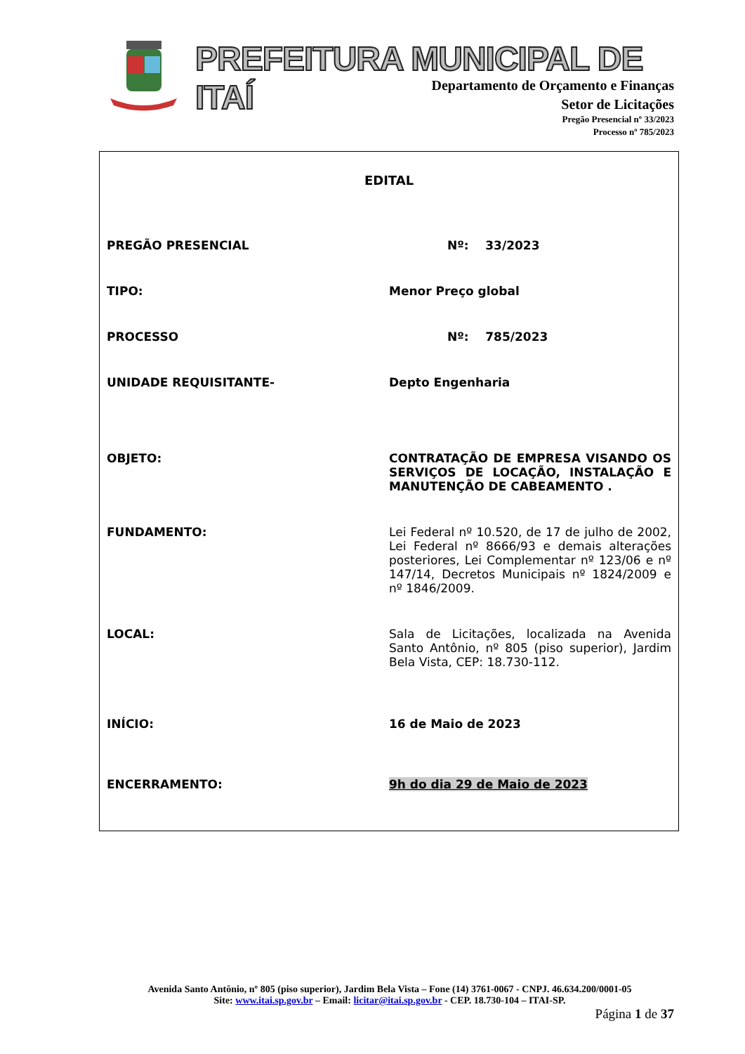PREFEITURA MUNICIPAL DE ITAÍ
Departamento de Orçamento e Finanças
Setor de Licitações
Pregão Presencial nº 33/2023
Processo nº 785/2023
EDITAL
PREGÃO PRESENCIAL Nº: 33/2023
TIPO: Menor Preço global
PROCESSO Nº: 785/2023
UNIDADE REQUISITANTE- Depto Engenharia
OBJETO: CONTRATAÇÃO DE EMPRESA VISANDO OS SERVIÇOS DE LOCAÇÃO, INSTALAÇÃO E MANUTENÇÃO DE CABEAMENTO .
FUNDAMENTO: Lei Federal nº 10.520, de 17 de julho de 2002, Lei Federal nº 8666/93 e demais alterações posteriores, Lei Complementar nº 123/06 e nº 147/14, Decretos Municipais nº 1824/2009 e nº 1846/2009.
LOCAL: Sala de Licitações, localizada na Avenida Santo Antônio, nº 805 (piso superior), Jardim Bela Vista, CEP: 18.730-112.
INÍCIO: 16 de Maio de 2023
ENCERRAMENTO: 9h do dia 29 de Maio de 2023
Avenida Santo Antônio, nº 805 (piso superior), Jardim Bela Vista – Fone (14) 3761-0067 - CNPJ. 46.634.200/0001-05
Site: www.itai.sp.gov.br – Email: licitar@itai.sp.gov.br - CEP. 18.730-104 – ITAI-SP.
Página 1 de 37